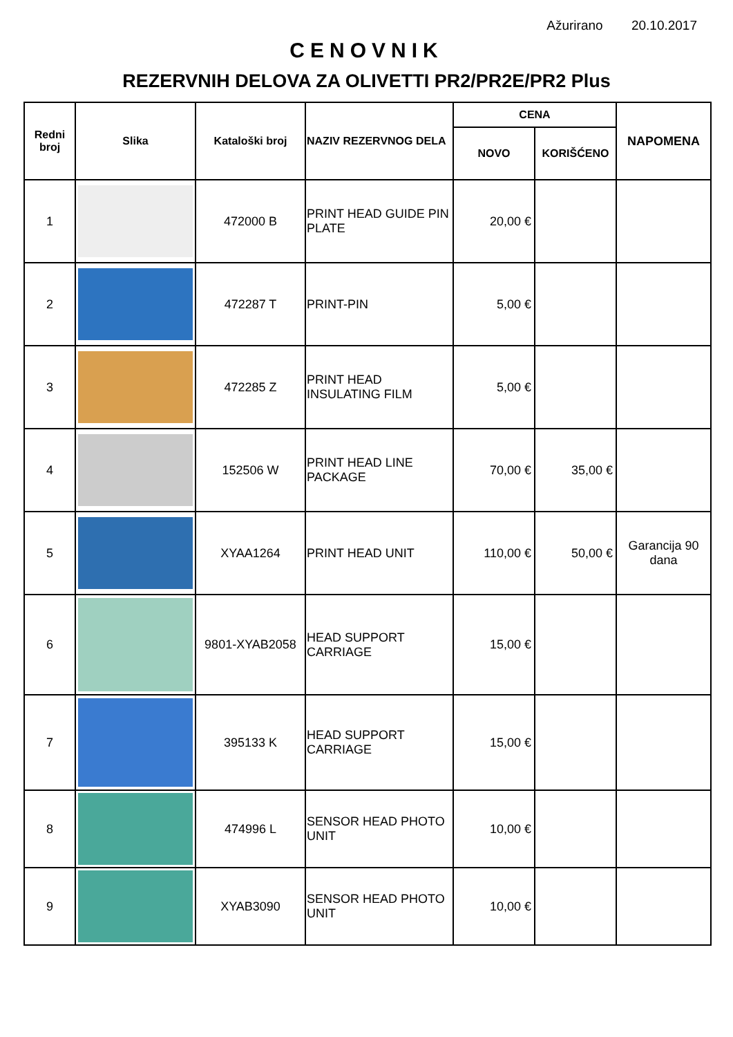Ažurirano 20.10.2017
CENOVNIK
REZERVNIH DELOVA ZA OLIVETTI PR2/PR2E/PR2 Plus
| Redni broj | Slika | Kataloški broj | NAZIV REZERVNOG DELA | CENA | | NAPOMENA |
| --- | --- | --- | --- | --- | --- | --- |
| | | | | NOVO | KORIŠĆENO | |
| 1 | | 472000 B | PRINT HEAD GUIDE PIN PLATE | 20,00 € | | |
| 2 | | 472287 T | PRINT-PIN | 5,00 € | | |
| 3 | | 472285 Z | PRINT HEAD INSULATING FILM | 5,00 € | | |
| 4 | | 152506 W | PRINT HEAD LINE PACKAGE | 70,00 € | 35,00 € | |
| 5 | | XYAA1264 | PRINT HEAD UNIT | 110,00 € | 50,00 € | Garancija 90 dana |
| 6 | | 9801-XYAB2058 | HEAD SUPPORT CARRIAGE | 15,00 € | | |
| 7 | | 395133 K | HEAD SUPPORT CARRIAGE | 15,00 € | | |
| 8 | | 474996 L | SENSOR HEAD PHOTO UNIT | 10,00 € | | |
| 9 | | XYAB3090 | SENSOR HEAD PHOTO UNIT | 10,00 € | | |